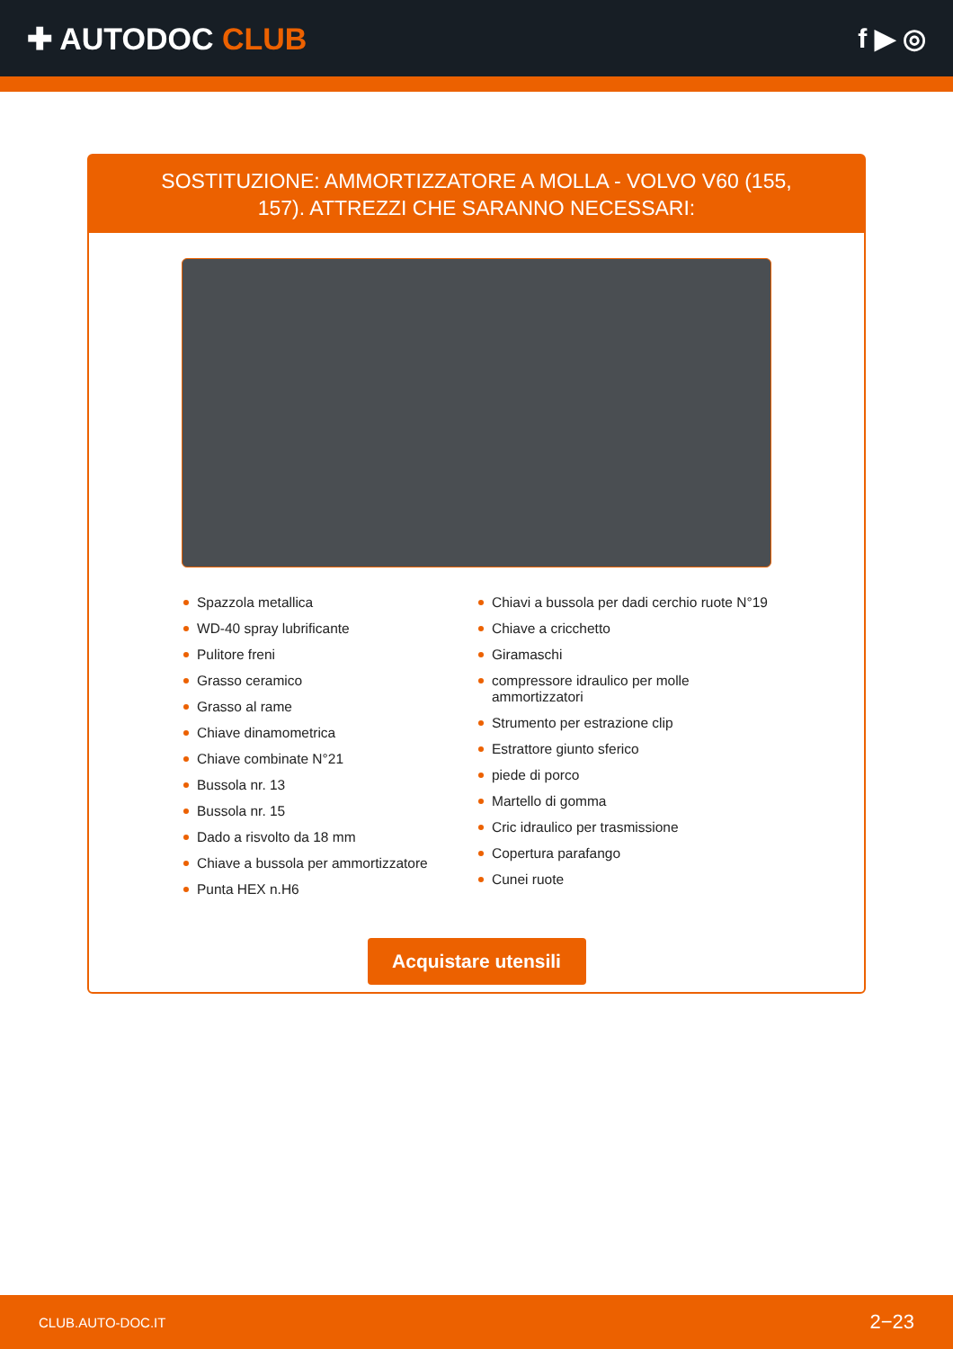✚ AUTODOC CLUB f ▶ ◎
SOSTITUZIONE: AMMORTIZZATORE A MOLLA - VOLVO V60 (155, 157). ATTREZZI CHE SARANNO NECESSARI:
Spazzola metallica
WD-40 spray lubrificante
Pulitore freni
Grasso ceramico
Grasso al rame
Chiave dinamometrica
Chiave combinate N°21
Bussola nr. 13
Bussola nr. 15
Dado a risvolto da 18 mm
Chiave a bussola per ammortizzatore
Punta HEX n.H6
Chiavi a bussola per dadi cerchio ruote N°19
Chiave a cricchetto
Giramaschi
compressore idraulico per molle ammortizzatori
Strumento per estrazione clip
Estrattore giunto sferico
piede di porco
Martello di gomma
Cric idraulico per trasmissione
Copertura parafango
Cunei ruote
Acquistare utensili
CLUB.AUTO-DOC.IT 2−23